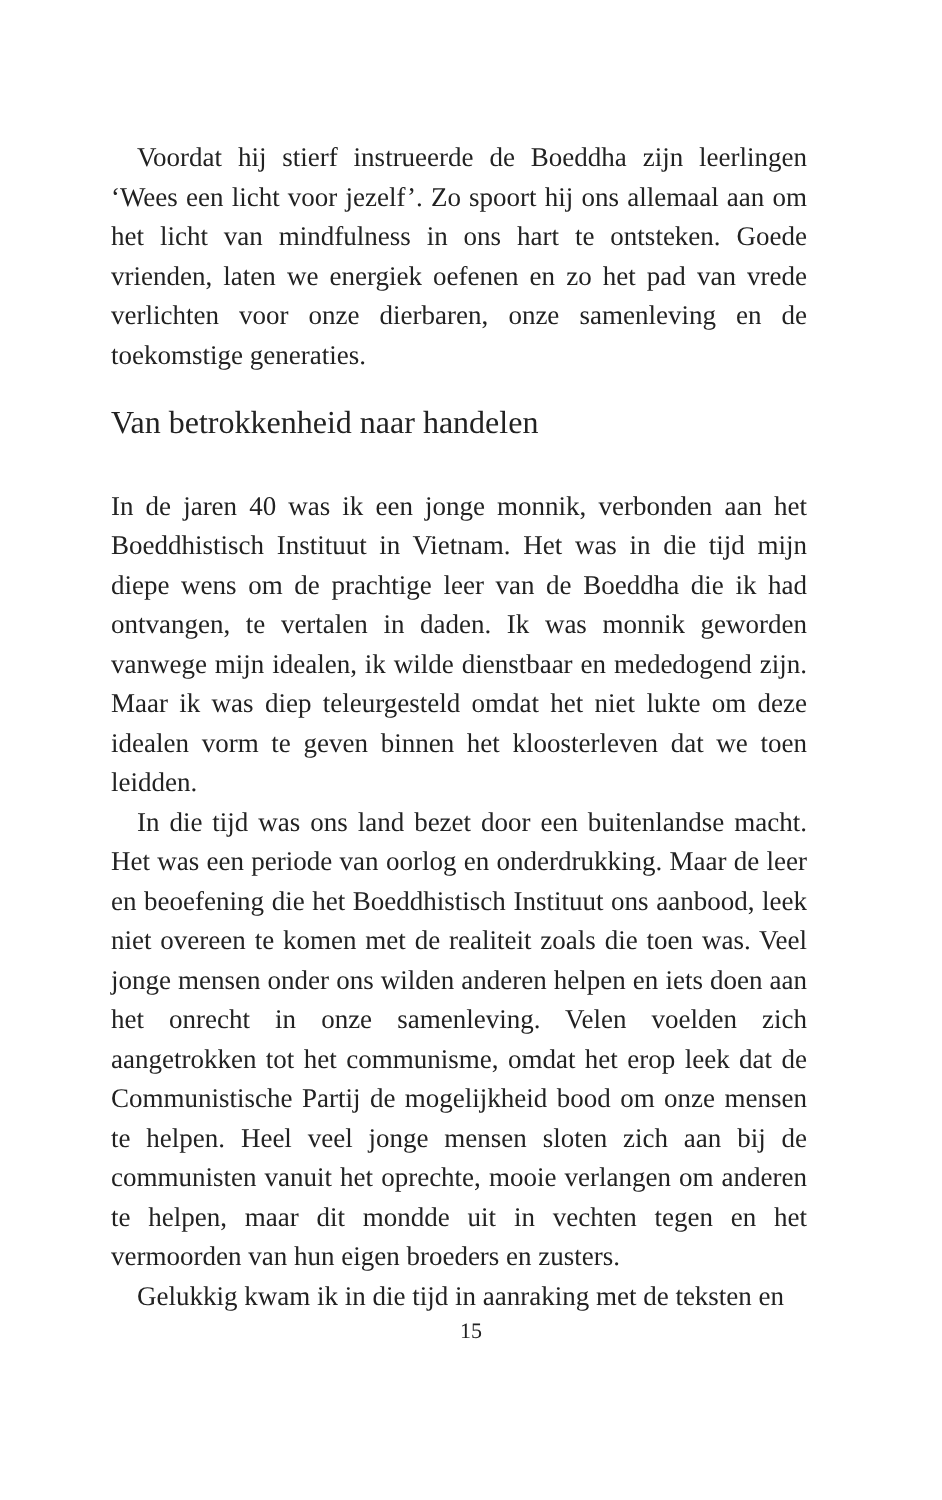Voordat hij stierf instrueerde de Boeddha zijn leerlingen ‘Wees een licht voor jezelf’. Zo spoort hij ons allemaal aan om het licht van mindfulness in ons hart te ontsteken. Goede vrienden, laten we energiek oefenen en zo het pad van vrede verlichten voor onze dierbaren, onze samenleving en de toekomstige generaties.
Van betrokkenheid naar handelen
In de jaren 40 was ik een jonge monnik, verbonden aan het Boeddhistisch Instituut in Vietnam. Het was in die tijd mijn diepe wens om de prachtige leer van de Boeddha die ik had ontvangen, te vertalen in daden. Ik was monnik geworden vanwege mijn idealen, ik wilde dienstbaar en mededogend zijn. Maar ik was diep teleurgesteld omdat het niet lukte om deze idealen vorm te geven binnen het kloosterleven dat we toen leidden.
In die tijd was ons land bezet door een buitenlandse macht. Het was een periode van oorlog en onderdrukking. Maar de leer en beoefening die het Boeddhistisch Instituut ons aanbood, leek niet overeen te komen met de realiteit zoals die toen was. Veel jonge mensen onder ons wilden anderen helpen en iets doen aan het onrecht in onze samenleving. Velen voelden zich aangetrokken tot het communisme, omdat het erop leek dat de Communistische Partij de mogelijkheid bood om onze mensen te helpen. Heel veel jonge mensen sloten zich aan bij de communisten vanuit het oprechte, mooie verlangen om anderen te helpen, maar dit mondde uit in vechten tegen en het vermoorden van hun eigen broeders en zusters.
Gelukkig kwam ik in die tijd in aanraking met de teksten en
15